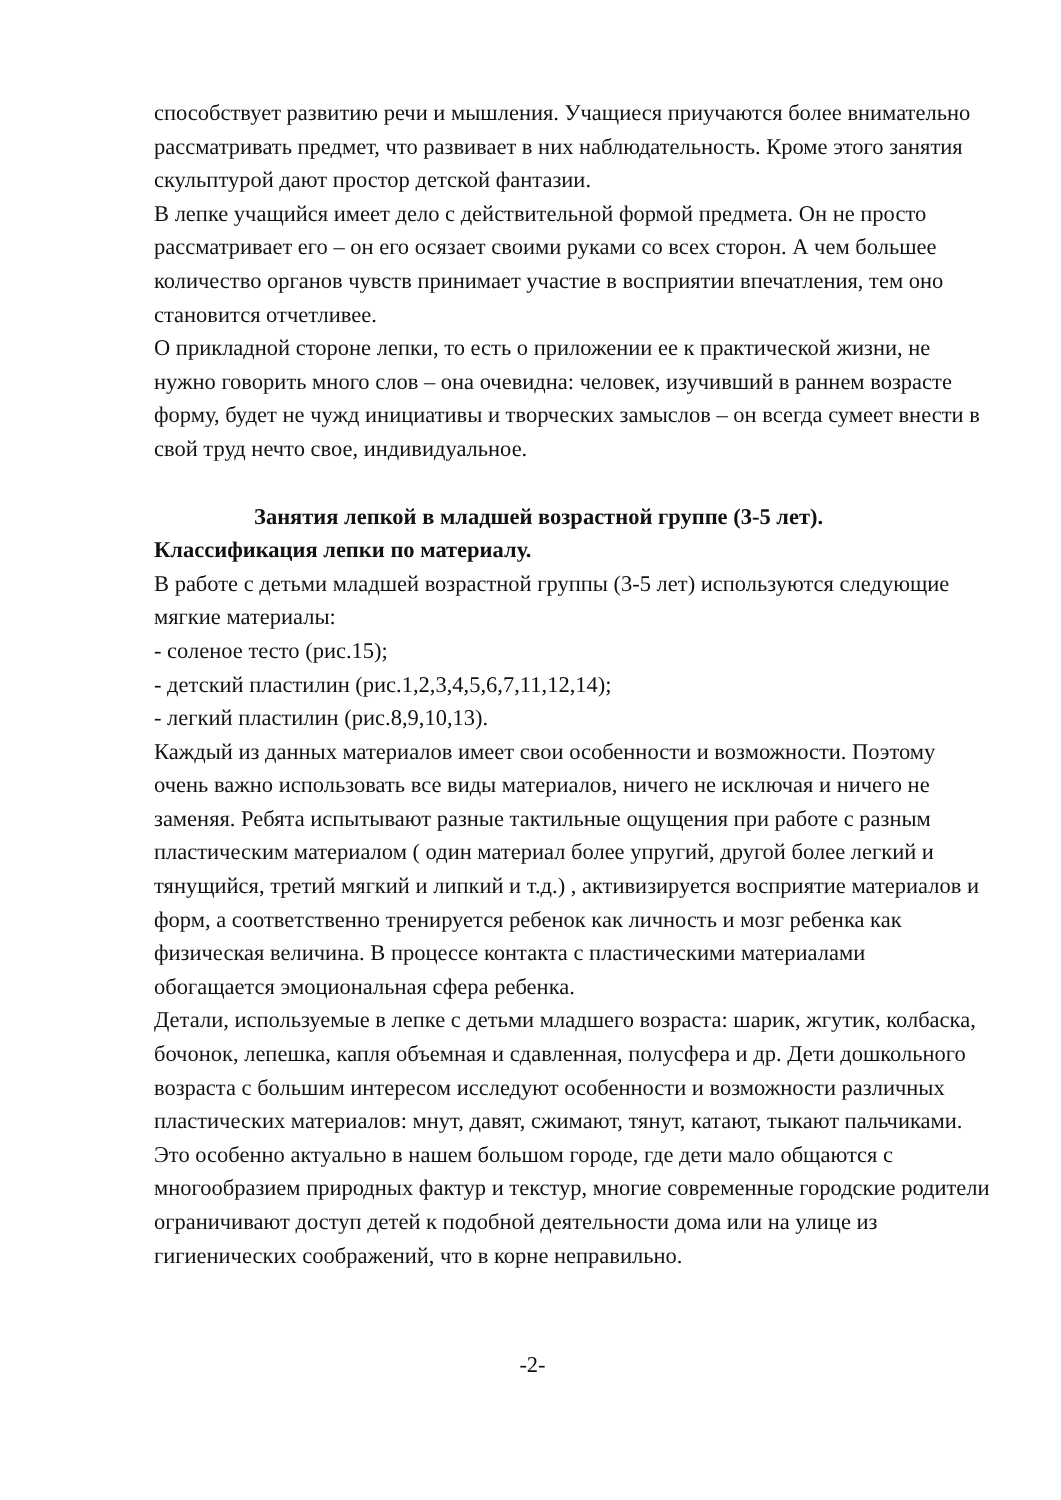способствует развитию речи и мышления. Учащиеся приучаются более внимательно рассматривать предмет, что развивает в них наблюдательность. Кроме этого занятия скульптурой дают простор детской фантазии.
В лепке учащийся имеет дело с действительной формой предмета. Он не просто рассматривает его – он его осязает своими руками со всех сторон. А чем большее количество органов чувств принимает участие в восприятии впечатления, тем оно становится отчетливее.
О прикладной стороне лепки, то есть о приложении ее к практической жизни, не нужно говорить много слов – она очевидна: человек, изучивший в раннем возрасте форму, будет не чужд инициативы и творческих замыслов – он всегда сумеет внести в свой труд нечто свое, индивидуальное.
Занятия лепкой в младшей возрастной группе (3-5 лет).
Классификация лепки по материалу.
В работе с детьми младшей возрастной группы (3-5 лет) используются следующие мягкие материалы:
- соленое тесто (рис.15);
- детский пластилин (рис.1,2,3,4,5,6,7,11,12,14);
- легкий пластилин (рис.8,9,10,13).
Каждый из данных материалов имеет свои особенности и возможности. Поэтому очень важно использовать все виды материалов, ничего не исключая и ничего не заменяя. Ребята испытывают разные тактильные ощущения при работе с разным пластическим материалом ( один материал более упругий, другой более легкий и тянущийся, третий мягкий и липкий и т.д.) , активизируется восприятие материалов и форм, а соответственно тренируется ребенок как личность и мозг ребенка как физическая величина. В процессе контакта с пластическими материалами обогащается эмоциональная сфера ребенка.
Детали, используемые в лепке с детьми младшего возраста: шарик, жгутик, колбаска, бочонок, лепешка, капля объемная и сдавленная, полусфера и др. Дети дошкольного возраста с большим интересом исследуют особенности и возможности различных пластических материалов: мнут, давят, сжимают, тянут, катают, тыкают пальчиками.
Это особенно актуально в нашем большом городе, где дети мало общаются с многообразием природных фактур и текстур, многие современные городские родители ограничивают доступ детей к подобной деятельности дома или на улице из гигиенических соображений, что в корне неправильно.
-2-